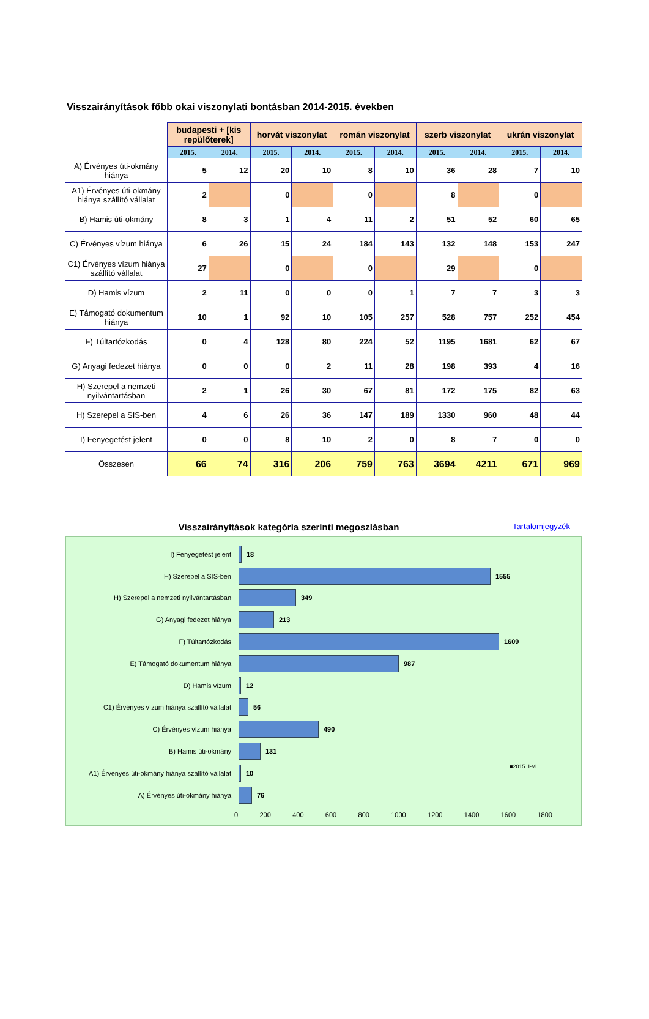Visszairányítások főbb okai viszonylati bontásban 2014-2015. években
| | budapesti + [kis repülőterek] | | horvát viszonylat | | román viszonylat | | szerb viszonylat | | ukrán viszonylat | |
| | 2015. | 2014. | 2015. | 2014. | 2015. | 2014. | 2015. | 2014. | 2015. | 2014. |
| A) Érvényes úti-okmány hiánya | 5 | 12 | 20 | 10 | 8 | 10 | 36 | 28 | 7 | 10 |
| A1) Érvényes úti-okmány hiánya szállító vállalat | 2 | | 0 | | 0 | | 8 | | 0 | |
| B) Hamis úti-okmány | 8 | 3 | 1 | 4 | 11 | 2 | 51 | 52 | 60 | 65 |
| C) Érvényes vízum hiánya | 6 | 26 | 15 | 24 | 184 | 143 | 132 | 148 | 153 | 247 |
| C1) Érvényes vízum hiánya szállító vállalat | 27 | | 0 | | 0 | | 29 | | 0 | |
| D) Hamis vízum | 2 | 11 | 0 | 0 | 0 | 1 | 7 | 7 | 3 | 3 |
| E) Támogató dokumentum hiánya | 10 | 1 | 92 | 10 | 105 | 257 | 528 | 757 | 252 | 454 |
| F) Túltartózkodás | 0 | 4 | 128 | 80 | 224 | 52 | 1195 | 1681 | 62 | 67 |
| G) Anyagi fedezet hiánya | 0 | 0 | 0 | 2 | 11 | 28 | 198 | 393 | 4 | 16 |
| H) Szerepel a nemzeti nyilvántartásban | 2 | 1 | 26 | 30 | 67 | 81 | 172 | 175 | 82 | 63 |
| H) Szerepel a SIS-ben | 4 | 6 | 26 | 36 | 147 | 189 | 1330 | 960 | 48 | 44 |
| I) Fenyegetést jelent | 0 | 0 | 8 | 10 | 2 | 0 | 8 | 7 | 0 | 0 |
| Összesen | 66 | 74 | 316 | 206 | 759 | 763 | 3694 | 4211 | 671 | 969 |
Visszairányítások kategória szerinti megoszlásban
Tartalomjegyzék
I) Fenyegetést jelent 18
H) Szerepel a SIS-ben 1555
H) Szerepel a nemzeti nyilvántartásban 349
G) Anyagi fedezet hiánya 213
F) Túltartózkodás 1609
E) Támogató dokumentum hiánya 987
D) Hamis vízum 12
C1) Érvényes vízum hiánya szállító vállalat
56
C) Érvényes vízum hiánya 490
B) Hamis úti-okmány 131
A1) Érvényes úti-okmány hiánya szállító vállalat
10
A) Érvényes úti-okmány hiánya 76
0 200 400 600 800 1000 1200 1400 1600 1800
■2015. I-VI.